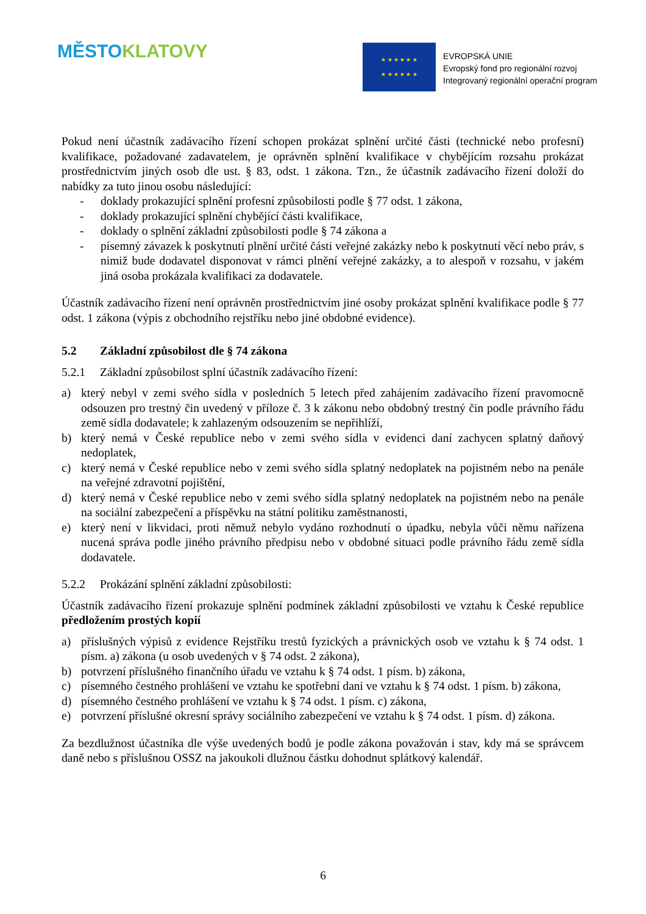MĚSTO KLATOVY
★ ★ ★ ★ ★ ★
★ ★ ★ ★ ★ ★
EVROPSKÁ UNIE
Evropský fond pro regionální rozvoj
Integrovaný regionální operační program
Pokud není účastník zadávacího řízení schopen prokázat splnění určité části (technické nebo profesní) kvalifikace, požadované zadavatelem, je oprávněn splnění kvalifikace v chybějícím rozsahu prokázat prostřednictvím jiných osob dle ust. § 83, odst. 1 zákona. Tzn., že účastník zadávacího řízení doloží do nabídky za tuto jinou osobu následující:
- doklady prokazující splnění profesní způsobilosti podle § 77 odst. 1 zákona,
- doklady prokazující splnění chybějící části kvalifikace,
- doklady o splnění základní způsobilosti podle § 74 zákona a
- písemný závazek k poskytnutí plnění určité části veřejné zakázky nebo k poskytnutí věcí nebo práv, s nimiž bude dodavatel disponovat v rámci plnění veřejné zakázky, a to alespoň v rozsahu, v jakém jiná osoba prokázala kvalifikaci za dodavatele.
Účastník zadávacího řízení není oprávněn prostřednictvím jiné osoby prokázat splnění kvalifikace podle § 77 odst. 1 zákona (výpis z obchodního rejstříku nebo jiné obdobné evidence).
5.2 Základní způsobilost dle § 74 zákona
5.2.1 Základní způsobilost splní účastník zadávacího řízení:
a) který nebyl v zemi svého sídla v posledních 5 letech před zahájením zadávacího řízení pravomocně odsouzen pro trestný čin uvedený v příloze č. 3 k zákonu nebo obdobný trestný čin podle právního řádu země sídla dodavatele; k zahlazeným odsouzením se nepřihlíží,
b) který nemá v České republice nebo v zemi svého sídla v evidenci daní zachycen splatný daňový nedoplatek,
c) který nemá v České republice nebo v zemi svého sídla splatný nedoplatek na pojistném nebo na penále na veřejné zdravotní pojištění,
d) který nemá v České republice nebo v zemi svého sídla splatný nedoplatek na pojistném nebo na penále na sociální zabezpečení a příspěvku na státní politiku zaměstnanosti,
e) který není v likvidaci, proti němuž nebylo vydáno rozhodnutí o úpadku, nebyla vůči němu nařízena nucená správa podle jiného právního předpisu nebo v obdobné situaci podle právního řádu země sídla dodavatele.
5.2.2 Prokázání splnění základní způsobilosti:
Účastník zadávacího řízení prokazuje splnění podmínek základní způsobilosti ve vztahu k České republice předložením prostých kopií
a) příslušných výpisů z evidence Rejstříku trestů fyzických a právnických osob ve vztahu k § 74 odst. 1 písm. a) zákona (u osob uvedených v § 74 odst. 2 zákona),
b) potvrzení příslušného finančního úřadu ve vztahu k § 74 odst. 1 písm. b) zákona,
c) písemného čestného prohlášení ve vztahu ke spotřební dani ve vztahu k § 74 odst. 1 písm. b) zákona,
d) písemného čestného prohlášení ve vztahu k § 74 odst. 1 písm. c) zákona,
e) potvrzení příslušné okresní správy sociálního zabezpečení ve vztahu k § 74 odst. 1 písm. d) zákona.
Za bezdlužnost účastníka dle výše uvedených bodů je podle zákona považován i stav, kdy má se správcem daně nebo s příslušnou OSSZ na jakoukoli dlužnou částku dohodnut splátkový kalendář.
6